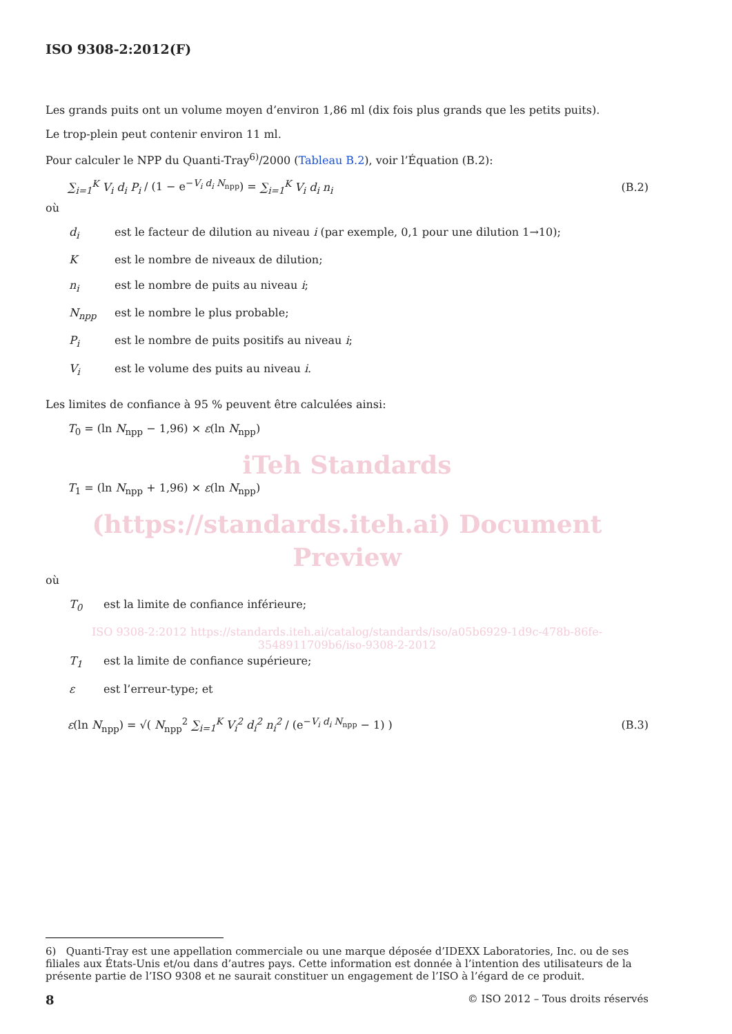ISO 9308-2:2012(F)
Les grands puits ont un volume moyen d’environ 1,86 ml (dix fois plus grands que les petits puits).
Le trop-plein peut contenir environ 11 ml.
Pour calculer le NPP du Quanti-Tray<sup>6)</sup>/2000 (Tableau B.2), voir l’Équation (B.2):
∑<sub>i=1</sub><sup>K</sup> V<sub>i</sub> d<sub>i</sub> P<sub>i</sub> / (1 − e<sup>−V<sub>i</sub> d<sub>i</sub> N<sub>npp</sub></sup>) = ∑<sub>i=1</sub><sup>K</sup> V<sub>i</sub> d<sub>i</sub> n<sub>i</sub> (B.2)
où
d<sub>i</sub> est le facteur de dilution au niveau i (par exemple, 0,1 pour une dilution 1→10);
Kest le nombre de niveaux de dilution;
n<sub>i</sub> est le nombre de puits au niveau i;
N<sub>npp</sub> est le nombre le plus probable;
P<sub>i</sub> est le nombre de puits positifs au niveau i;
V<sub>i</sub> est le volume des puits au niveau i.
Les limites de confiance à 95 % peuvent être calculées ainsi:
T<sub>0</sub> = (ln N<sub>npp</sub> − 1,96) × ε(ln N<sub>npp</sub>)
iTeh Standards
T<sub>1</sub> = (ln N<sub>npp</sub> + 1,96) × ε(ln N<sub>npp</sub>)
(https://standards.iteh.ai) Document Preview
où
T<sub>0</sub> est la limite de confiance inférieure;
ISO 9308-2:2012 https://standards.iteh.ai/catalog/standards/iso/a05b6929-1d9c-478b-86fe-3548911709b6/iso-9308-2-2012
T<sub>1</sub> est la limite de confiance supérieure;
ε est l’erreur-type; et
ε(ln N<sub>npp</sub>) = √( N<sub>npp</sub><sup>2</sup> ∑<sub>i=1</sub><sup>K</sup> V<sub>i</sub><sup>2</sup> d<sub>i</sub><sup>2</sup> n<sub>i</sub><sup>2</sup> / (e<sup>−V<sub>i</sub> d<sub>i</sub> N<sub>npp</sub></sup> − 1) ) (B.3)
6) Quanti-Tray est une appellation commerciale ou une marque déposée d’IDEXX Laboratories, Inc. ou de ses filiales aux États-Unis et/ou dans d’autres pays. Cette information est donnée à l’intention des utilisateurs de la présente partie de l’ISO 9308 et ne saurait constituer un engagement de l’ISO à l’égard de ce produit.
8 © ISO 2012 – Tous droits réservés